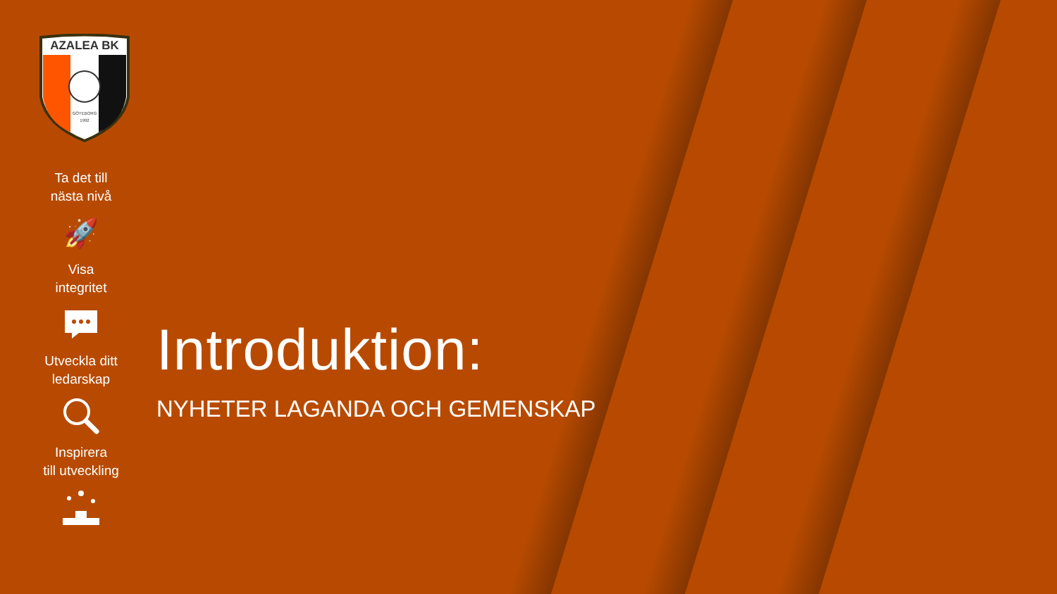AZALEA BK
GÖTEBORG
1992
Ta det till
nästa nivå
🚀
Visa
integritet
Utveckla ditt
ledarskap
Inspirera
till utveckling
Introduktion:
NYHETER LAGANDA OCH GEMENSKAP